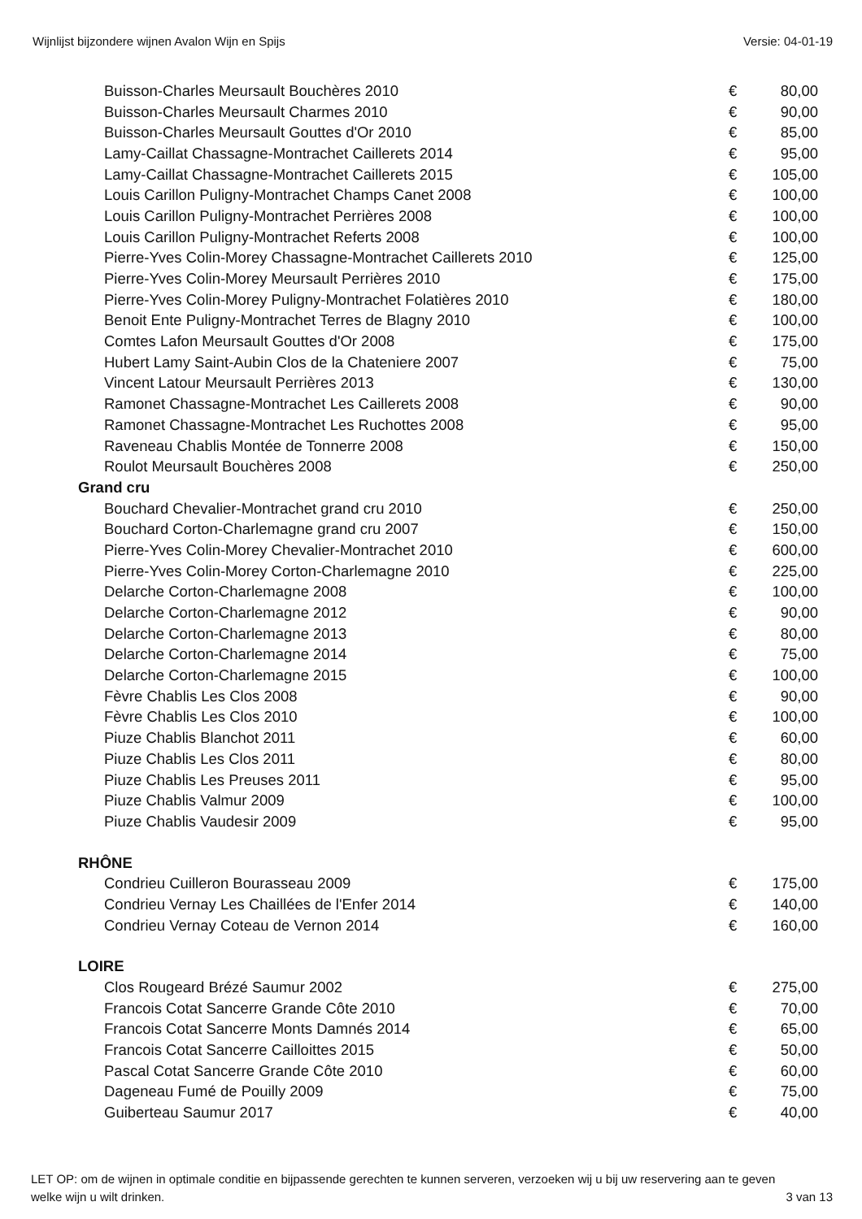Wijnlijst bijzondere wijnen Avalon Wijn en Spijs Versie: 04-01-19
| Buisson-Charles Meursault Bouchères 2010 | € | 80,00 |
| Buisson-Charles Meursault Charmes 2010 | € | 90,00 |
| Buisson-Charles Meursault Gouttes d'Or 2010 | € | 85,00 |
| Lamy-Caillat Chassagne-Montrachet Caillerets 2014 | € | 95,00 |
| Lamy-Caillat Chassagne-Montrachet Caillerets 2015 | € | 105,00 |
| Louis Carillon Puligny-Montrachet Champs Canet 2008 | € | 100,00 |
| Louis Carillon Puligny-Montrachet Perrières 2008 | € | 100,00 |
| Louis Carillon Puligny-Montrachet Referts 2008 | € | 100,00 |
| Pierre-Yves Colin-Morey Chassagne-Montrachet Caillerets 2010 | € | 125,00 |
| Pierre-Yves Colin-Morey Meursault Perrières 2010 | € | 175,00 |
| Pierre-Yves Colin-Morey Puligny-Montrachet Folatières 2010 | € | 180,00 |
| Benoit Ente Puligny-Montrachet Terres de Blagny 2010 | € | 100,00 |
| Comtes Lafon Meursault Gouttes d'Or 2008 | € | 175,00 |
| Hubert Lamy Saint-Aubin Clos de la Chateniere 2007 | € | 75,00 |
| Vincent Latour Meursault Perrières 2013 | € | 130,00 |
| Ramonet Chassagne-Montrachet Les Caillerets 2008 | € | 90,00 |
| Ramonet Chassagne-Montrachet Les Ruchottes 2008 | € | 95,00 |
| Raveneau Chablis Montée de Tonnerre 2008 | € | 150,00 |
| Roulot Meursault Bouchères 2008 | € | 250,00 |
| Grand cru | | |
| Bouchard Chevalier-Montrachet grand cru 2010 | € | 250,00 |
| Bouchard Corton-Charlemagne grand cru 2007 | € | 150,00 |
| Pierre-Yves Colin-Morey Chevalier-Montrachet 2010 | € | 600,00 |
| Pierre-Yves Colin-Morey Corton-Charlemagne 2010 | € | 225,00 |
| Delarche Corton-Charlemagne 2008 | € | 100,00 |
| Delarche Corton-Charlemagne 2012 | € | 90,00 |
| Delarche Corton-Charlemagne 2013 | € | 80,00 |
| Delarche Corton-Charlemagne 2014 | € | 75,00 |
| Delarche Corton-Charlemagne 2015 | € | 100,00 |
| Fèvre Chablis Les Clos 2008 | € | 90,00 |
| Fèvre Chablis Les Clos 2010 | € | 100,00 |
| Piuze Chablis Blanchot 2011 | € | 60,00 |
| Piuze Chablis Les Clos 2011 | € | 80,00 |
| Piuze Chablis Les Preuses 2011 | € | 95,00 |
| Piuze Chablis Valmur 2009 | € | 100,00 |
| Piuze Chablis Vaudesir 2009 | € | 95,00 |
| RHÔNE | | |
| Condrieu Cuilleron Bourasseau 2009 | € | 175,00 |
| Condrieu Vernay Les Chaillées de l'Enfer 2014 | € | 140,00 |
| Condrieu Vernay Coteau de Vernon 2014 | € | 160,00 |
| LOIRE | | |
| Clos Rougeard Brézé Saumur 2002 | € | 275,00 |
| Francois Cotat Sancerre Grande Côte 2010 | € | 70,00 |
| Francois Cotat Sancerre Monts Damnés 2014 | € | 65,00 |
| Francois Cotat Sancerre Cailloittes 2015 | € | 50,00 |
| Pascal Cotat Sancerre Grande Côte 2010 | € | 60,00 |
| Dageneau Fumé de Pouilly 2009 | € | 75,00 |
| Guiberteau Saumur 2017 | € | 40,00 |
LET OP: om de wijnen in optimale conditie en bijpassende gerechten te kunnen serveren, verzoeken wij u bij uw reservering aan te geven welke wijn u wilt drinken. 3 van 13